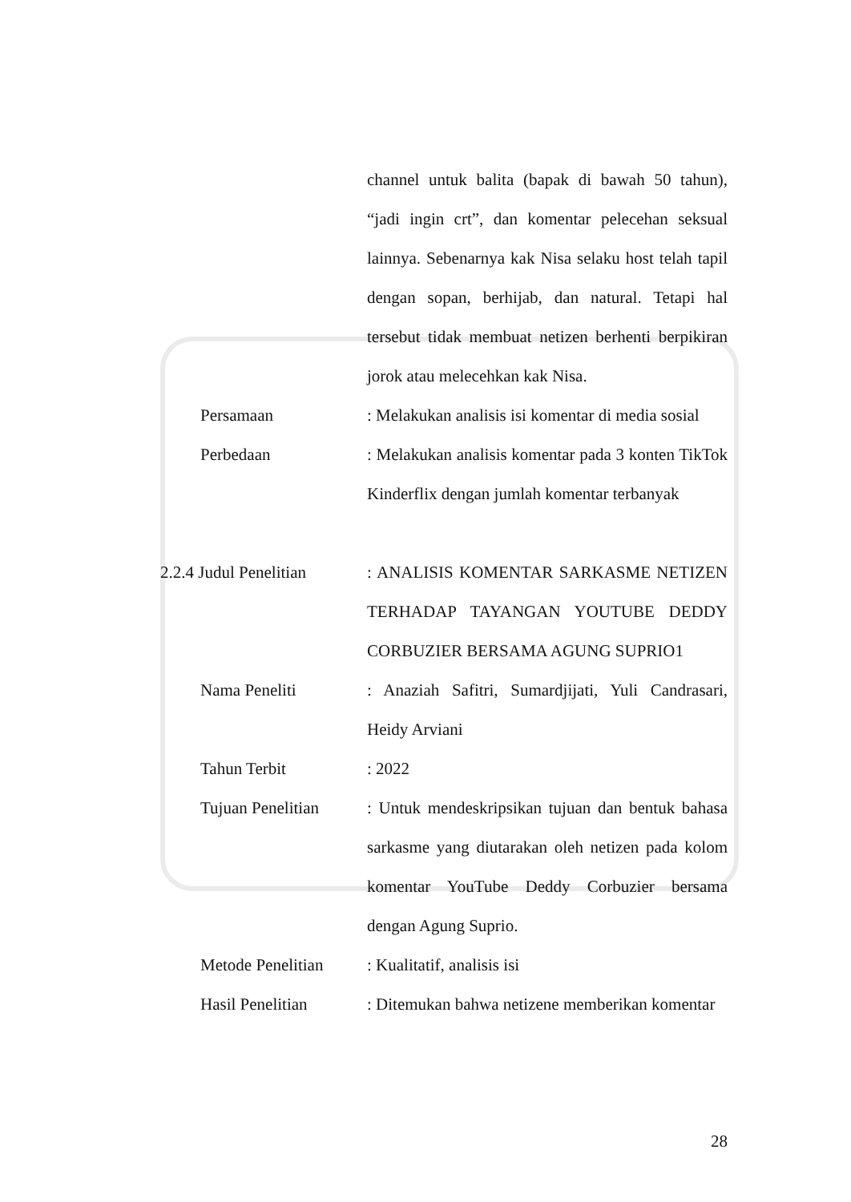channel untuk balita (bapak di bawah 50 tahun), “jadi ingin crt”, dan komentar pelecehan seksual lainnya. Sebenarnya kak Nisa selaku host telah tapil dengan sopan, berhijab, dan natural. Tetapi hal tersebut tidak membuat netizen berhenti berpikiran jorok atau melecehkan kak Nisa.
Persamaan : Melakukan analisis isi komentar di media sosial
Perbedaan : Melakukan analisis komentar pada 3 konten TikTok Kinderflix dengan jumlah komentar terbanyak
2.2.4 Judul Penelitian
: ANALISIS KOMENTAR SARKASME NETIZEN TERHADAP TAYANGAN YOUTUBE DEDDY CORBUZIER BERSAMA AGUNG SUPRIO1
Nama Peneliti : Anaziah Safitri, Sumardjijati, Yuli Candrasari, Heidy Arviani
Tahun Terbit : 2022
Tujuan Penelitian
: Untuk mendeskripsikan tujuan dan bentuk bahasa sarkasme yang diutarakan oleh netizen pada kolom komentar YouTube Deddy Corbuzier bersama dengan Agung Suprio.
Metode Penelitian
: Kualitatif, analisis isi
Hasil Penelitian : Ditemukan bahwa netizene memberikan komentar
28